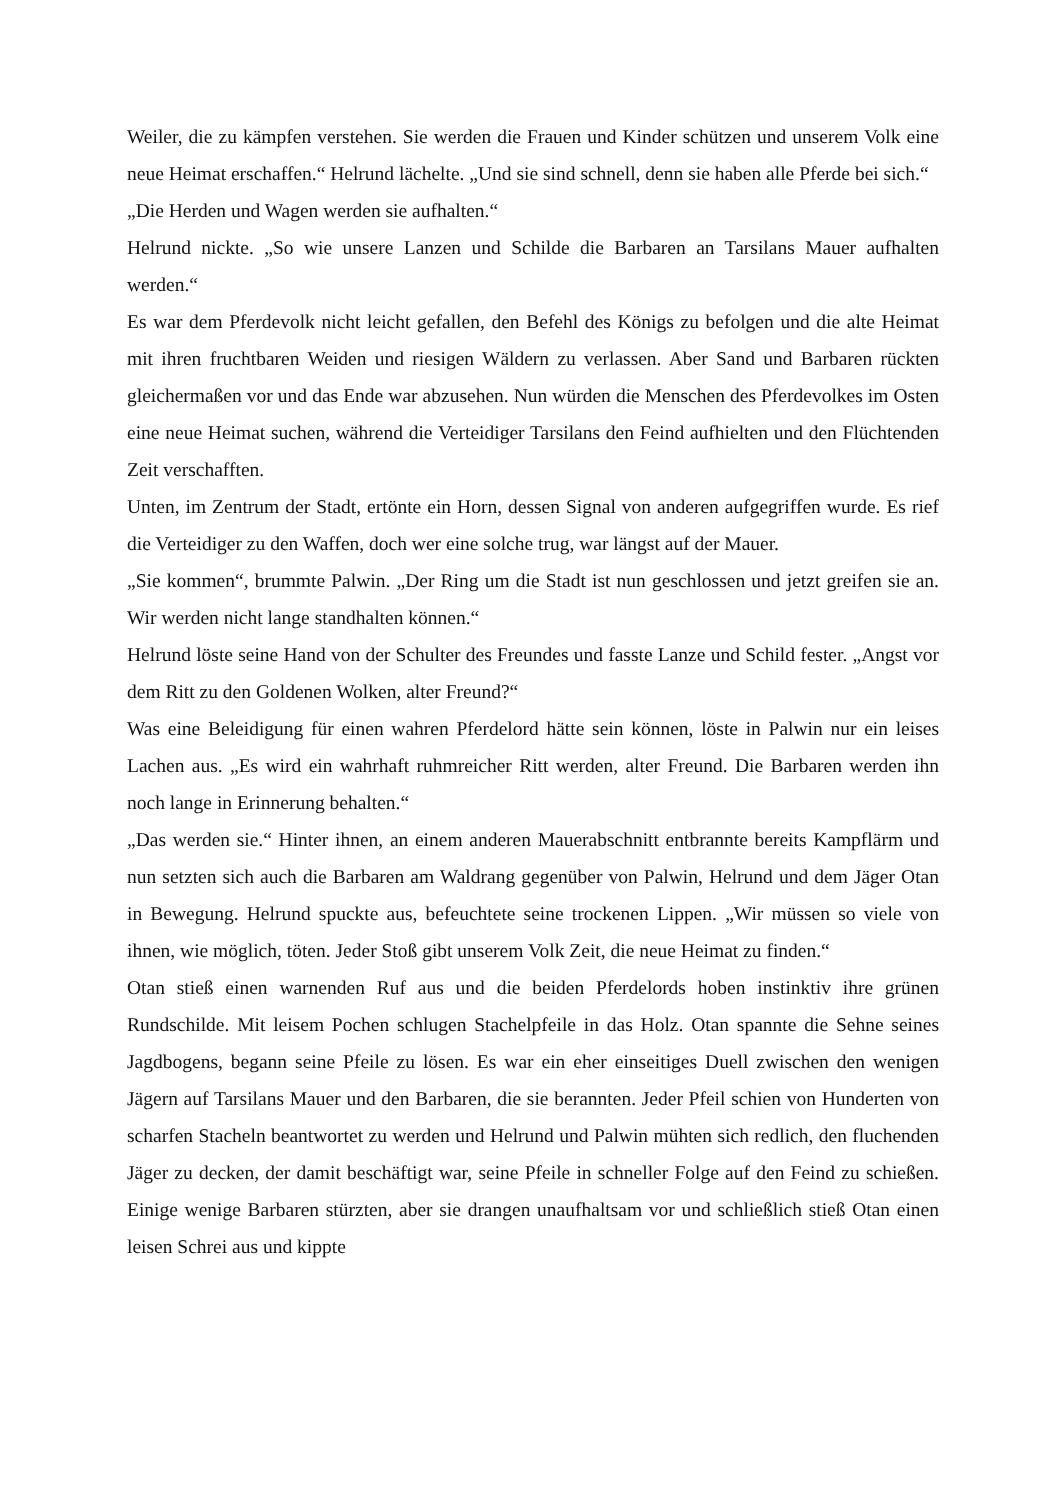Weiler, die zu kämpfen verstehen. Sie werden die Frauen und Kinder schützen und unserem Volk eine neue Heimat erschaffen.“ Helrund lächelte. „Und sie sind schnell, denn sie haben alle Pferde bei sich.“
„Die Herden und Wagen werden sie aufhalten.“
Helrund nickte. „So wie unsere Lanzen und Schilde die Barbaren an Tarsilans Mauer aufhalten werden.“
Es war dem Pferdevolk nicht leicht gefallen, den Befehl des Königs zu befolgen und die alte Heimat mit ihren fruchtbaren Weiden und riesigen Wäldern zu verlassen. Aber Sand und Barbaren rückten gleichermaßen vor und das Ende war abzusehen. Nun würden die Menschen des Pferdevolkes im Osten eine neue Heimat suchen, während die Verteidiger Tarsilans den Feind aufhielten und den Flüchtenden Zeit verschafften.
Unten, im Zentrum der Stadt, ertönte ein Horn, dessen Signal von anderen aufgegriffen wurde. Es rief die Verteidiger zu den Waffen, doch wer eine solche trug, war längst auf der Mauer.
„Sie kommen“, brummte Palwin. „Der Ring um die Stadt ist nun geschlossen und jetzt greifen sie an. Wir werden nicht lange standhalten können.“
Helrund löste seine Hand von der Schulter des Freundes und fasste Lanze und Schild fester. „Angst vor dem Ritt zu den Goldenen Wolken, alter Freund?“
Was eine Beleidigung für einen wahren Pferdelord hätte sein können, löste in Palwin nur ein leises Lachen aus. „Es wird ein wahrhaft ruhmreicher Ritt werden, alter Freund. Die Barbaren werden ihn noch lange in Erinnerung behalten.“
„Das werden sie.“ Hinter ihnen, an einem anderen Mauerabschnitt entbrannte bereits Kampflärm und nun setzten sich auch die Barbaren am Waldrang gegenüber von Palwin, Helrund und dem Jäger Otan in Bewegung. Helrund spuckte aus, befeuchtete seine trockenen Lippen. „Wir müssen so viele von ihnen, wie möglich, töten. Jeder Stoß gibt unserem Volk Zeit, die neue Heimat zu finden.“
Otan stieß einen warnenden Ruf aus und die beiden Pferdelords hoben instinktiv ihre grünen Rundschilde. Mit leisem Pochen schlugen Stachelpfeile in das Holz. Otan spannte die Sehne seines Jagdbogens, begann seine Pfeile zu lösen. Es war ein eher einseitiges Duell zwischen den wenigen Jägern auf Tarsilans Mauer und den Barbaren, die sie berannten. Jeder Pfeil schien von Hunderten von scharfen Stacheln beantwortet zu werden und Helrund und Palwin mühten sich redlich, den fluchenden Jäger zu decken, der damit beschäftigt war, seine Pfeile in schneller Folge auf den Feind zu schießen. Einige wenige Barbaren stürzten, aber sie drangen unaufhaltsam vor und schließlich stieß Otan einen leisen Schrei aus und kippte